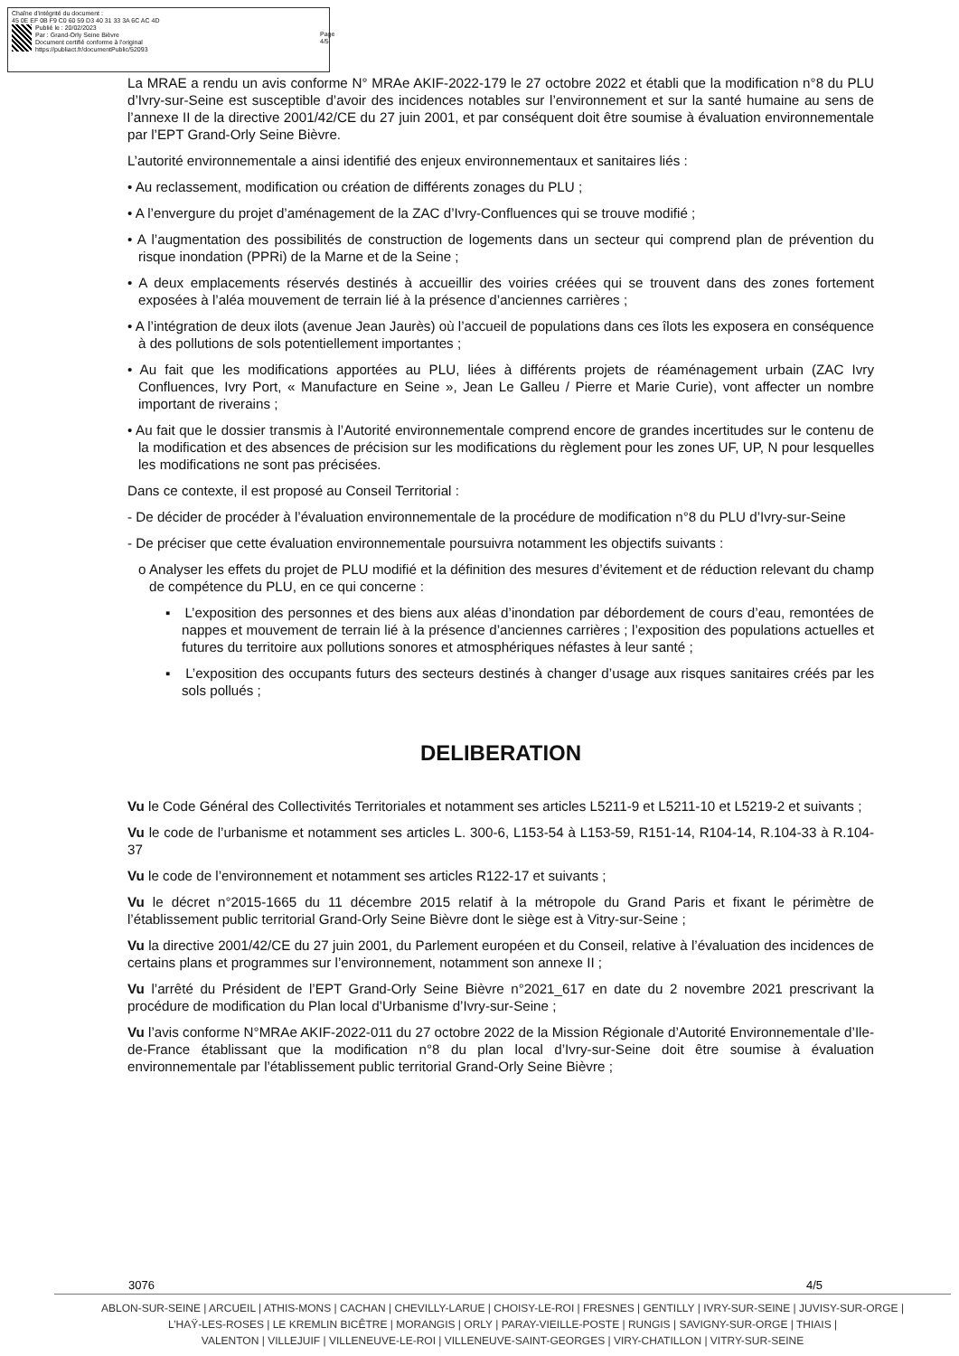Chaîne d'intégrité du document :
45 0E EF 0B F9 C0 60 59 D3 40 31 33 3A 6C AC 4D
Publié le : 20/02/2023
Par : Grand-Orly Seine Bièvre
Document certifié conforme à l'original
https://publiact.fr/documentPublic/52093
Page 4/5
La MRAE a rendu un avis conforme N° MRAe AKIF-2022-179 le 27 octobre 2022 et établi que la modification n°8 du PLU d’Ivry-sur-Seine est susceptible d’avoir des incidences notables sur l’environnement et sur la santé humaine au sens de l’annexe II de la directive 2001/42/CE du 27 juin 2001, et par conséquent doit être soumise à évaluation environnementale par l’EPT Grand-Orly Seine Bièvre.
L’autorité environnementale a ainsi identifié des enjeux environnementaux et sanitaires liés :
• Au reclassement, modification ou création de différents zonages du PLU ;
• A l’envergure du projet d’aménagement de la ZAC d’Ivry-Confluences qui se trouve modifié ;
• A l’augmentation des possibilités de construction de logements dans un secteur qui comprend plan de prévention du risque inondation (PPRi) de la Marne et de la Seine ;
• A deux emplacements réservés destinés à accueillir des voiries créées qui se trouvent dans des zones fortement exposées à l’aléa mouvement de terrain lié à la présence d’anciennes carrières ;
• A l’intégration de deux ilots (avenue Jean Jaurès) où l’accueil de populations dans ces îlots les exposera en conséquence à des pollutions de sols potentiellement importantes ;
• Au fait que les modifications apportées au PLU, liées à différents projets de réaménagement urbain (ZAC Ivry Confluences, Ivry Port, « Manufacture en Seine », Jean Le Galleu / Pierre et Marie Curie), vont affecter un nombre important de riverains ;
• Au fait que le dossier transmis à l’Autorité environnementale comprend encore de grandes incertitudes sur le contenu de la modification et des absences de précision sur les modifications du règlement pour les zones UF, UP, N pour lesquelles les modifications ne sont pas précisées.
Dans ce contexte, il est proposé au Conseil Territorial :
- De décider de procéder à l’évaluation environnementale de la procédure de modification n°8 du PLU d’Ivry-sur-Seine
- De préciser que cette évaluation environnementale poursuivra notamment les objectifs suivants :
o Analyser les effets du projet de PLU modifié et la définition des mesures d’évitement et de réduction relevant du champ de compétence du PLU, en ce qui concerne :
▪ L’exposition des personnes et des biens aux aléas d’inondation par débordement de cours d’eau, remontées de nappes et mouvement de terrain lié à la présence d’anciennes carrières ; l’exposition des populations actuelles et futures du territoire aux pollutions sonores et atmosphériques néfastes à leur santé ;
▪ L’exposition des occupants futurs des secteurs destinés à changer d’usage aux risques sanitaires créés par les sols pollués ;
DELIBERATION
Vu le Code Général des Collectivités Territoriales et notamment ses articles L5211-9 et L5211-10 et L5219-2 et suivants ;
Vu le code de l’urbanisme et notamment ses articles L. 300-6, L153-54 à L153-59, R151-14, R104-14, R.104-33 à R.104-37
Vu le code de l’environnement et notamment ses articles R122-17 et suivants ;
Vu le décret n°2015-1665 du 11 décembre 2015 relatif à la métropole du Grand Paris et fixant le périmètre de l’établissement public territorial Grand-Orly Seine Bièvre dont le siège est à Vitry-sur-Seine ;
Vu la directive 2001/42/CE du 27 juin 2001, du Parlement européen et du Conseil, relative à l’évaluation des incidences de certains plans et programmes sur l’environnement, notamment son annexe II ;
Vu l’arrêté du Président de l’EPT Grand-Orly Seine Bièvre n°2021_617 en date du 2 novembre 2021 prescrivant la procédure de modification du Plan local d’Urbanisme d’Ivry-sur-Seine ;
Vu l’avis conforme N°MRAe AKIF-2022-011 du 27 octobre 2022 de la Mission Régionale d’Autorité Environnementale d’Ile-de-France établissant que la modification n°8 du plan local d’Ivry-sur-Seine doit être soumise à évaluation environnementale par l’établissement public territorial Grand-Orly Seine Bièvre ;
3076 4/5
ABLON-SUR-SEINE | ARCUEIL | ATHIS-MONS | CACHAN | CHEVILLY-LARUE | CHOISY-LE-ROI | FRESNES | GENTILLY | IVRY-SUR-SEINE | JUVISY-SUR-ORGE |
L’HAŸ-LES-ROSES | LE KREMLIN BICÊTRE | MORANGIS | ORLY | PARAY-VIEILLE-POSTE | RUNGIS | SAVIGNY-SUR-ORGE | THIAIS |
VALENTON | VILLEJUIF | VILLENEUVE-LE-ROI | VILLENEUVE-SAINT-GEORGES | VIRY-CHATILLON | VITRY-SUR-SEINE